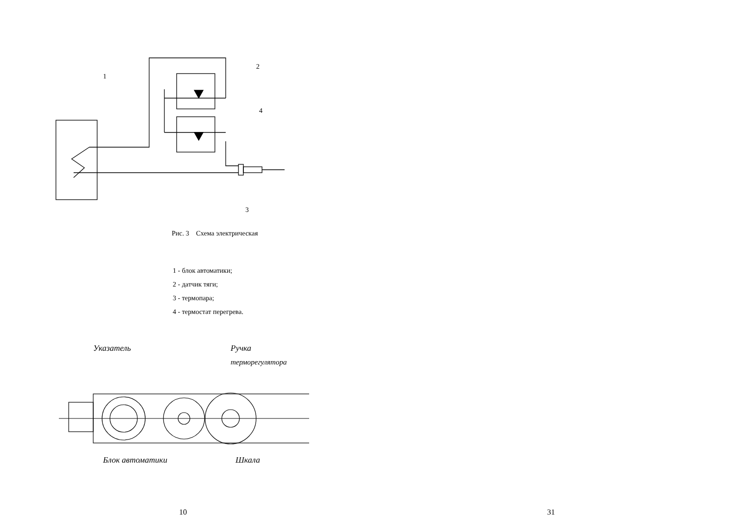1
2
4
3
Рис. 3 Схема электрическая
1 - блок автоматики;
2 - датчик тяги;
3 - термопара;
4 - термостат перегрева.
Указатель
Ручка
терморегулятора
Блок автоматики
Шкала
10
31